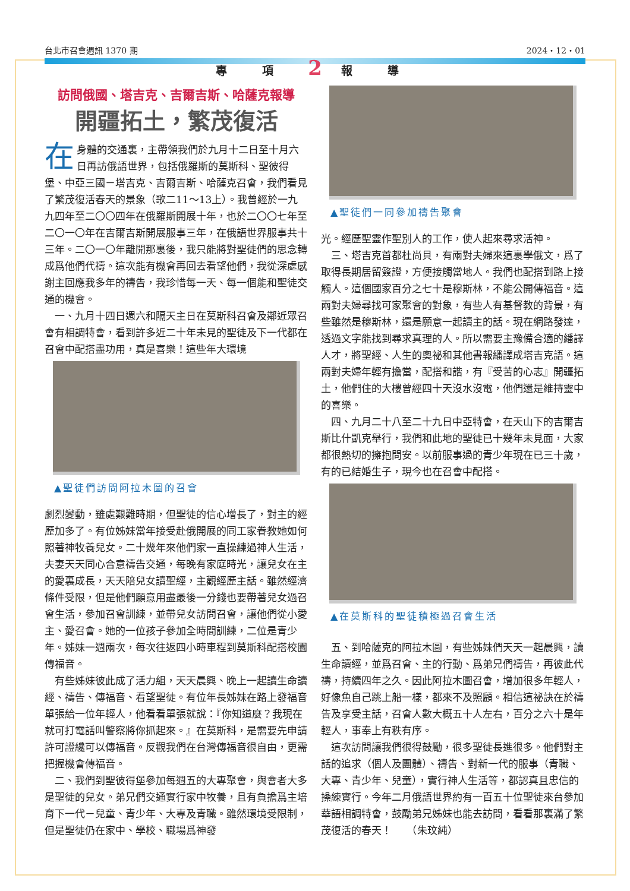台北市召會週訊 1370 期 2024・12・01
專 項 2 報 導
訪問俄國、塔吉克、吉爾吉斯、哈薩克報導
開疆拓土，繁茂復活
在身體的交通裏，主帶領我們於九月十二日至十月六日再訪俄語世界，包括俄羅斯的莫斯科、聖彼得堡、中亞三國－塔吉克、吉爾吉斯、哈薩克召會，我們看見了繁茂復活春天的景象（歌二11～13上）。我曾經於一九九四年至二〇〇四年在俄羅斯開展十年，也於二〇〇七年至二〇一〇年在吉爾吉斯開展服事三年，在俄語世界服事共十三年。二〇一〇年離開那裏後，我只能將對聖徒們的思念轉成爲他們代禱。這次能有機會再回去看望他們，我從深處感謝主回應我多年的禱告，我珍惜每一天、每一個能和聖徒交通的機會。
一、九月十四日週六和隔天主日在莫斯科召會及鄰近眾召會有相調特會，看到許多近二十年未見的聖徒及下一代都在召會中配搭盡功用，真是喜樂！這些年大環境
▲聖徒們訪問阿拉木圖的召會
劇烈變動，雖處艱難時期，但聖徒的信心增長了，對主的經歷加多了。有位姊妹當年接受赴俄開展的同工家眷教她如何照著神牧養兒女。二十幾年來他們家一直操練過神人生活，夫妻天天同心合意禱告交通，每晚有家庭時光，讓兒女在主的愛裏成長，天天陪兒女讀聖經，主觀經歷主話。雖然經濟條件受限，但是他們願意用盡最後一分錢也要帶著兒女過召會生活，參加召會訓練，並帶兒女訪問召會，讓他們從小愛主、愛召會。她的一位孩子參加全時間訓練，二位是青少年。姊妹一週兩次，每次往返四小時車程到莫斯科配搭校園傳福音。
有些姊妹彼此成了活力組，天天晨興、晚上一起讀生命讀經、禱告、傳福音、看望聖徒。有位年長姊妹在路上發福音單張給一位年輕人，他看看單張就說：『你知道麼？我現在就可打電話叫警察將你抓起來。』在莫斯科，是需要先申請許可證纔可以傳福音。反觀我們在台灣傳福音很自由，更需把握機會傳福音。
二、我們到聖彼得堡參加每週五的大專聚會，與會者大多是聖徒的兒女。弟兄們交通實行家中牧養，且有負擔爲主培育下一代－兒童、青少年、大專及青職。雖然環境受限制，但是聖徒仍在家中、學校、職場爲神發
▲聖徒們一同參加禱告聚會
光。經歷聖靈作聖別人的工作，使人起來尋求活神。
三、塔吉克首都杜尚貝，有兩對夫婦來這裏學俄文，爲了取得長期居留簽證，方便接觸當地人。我們也配搭到路上接觸人。這個國家百分之七十是穆斯林，不能公開傳福音。這兩對夫婦尋找可家聚會的對象，有些人有基督教的背景，有些雖然是穆斯林，還是願意一起讀主的話。現在網路發達，透過文字能找到尋求真理的人。所以需要主豫備合適的繙譯人才，將聖經、人生的奧祕和其他書報繙譯成塔吉克語。這兩對夫婦年輕有擔當，配搭和諧，有『受苦的心志』開疆拓土，他們住的大樓曾經四十天沒水沒電，他們還是維持靈中的喜樂。
四、九月二十八至二十九日中亞特會，在天山下的吉爾吉斯比什凱克舉行，我們和此地的聖徒已十幾年未見面，大家都很熱切的擁抱問安。以前服事過的青少年現在已三十歲，有的已結婚生子，現今也在召會中配搭。
▲在莫斯科的聖徒積極過召會生活
五、到哈薩克的阿拉木圖，有些姊妹們天天一起晨興，讀生命讀經，並爲召會、主的行動、爲弟兄們禱告，再彼此代禱，持續四年之久。因此阿拉木圖召會，增加很多年輕人，好像魚自己跳上船一樣，都來不及照顧。相信這祕訣在於禱告及享受主話，召會人數大概五十人左右，百分之六十是年輕人，事奉上有秩有序。
這次訪問讓我們很得鼓勵，很多聖徒長進很多。他們對主話的追求（個人及團體）、禱告、對新一代的服事（青職、大專、青少年、兒童），實行神人生活等，都認真且忠信的操練實行。今年二月俄語世界約有一百五十位聖徒來台參加華語相調特會，鼓勵弟兄姊妹也能去訪問，看看那裏滿了繁茂復活的春天！　　（朱玟純）